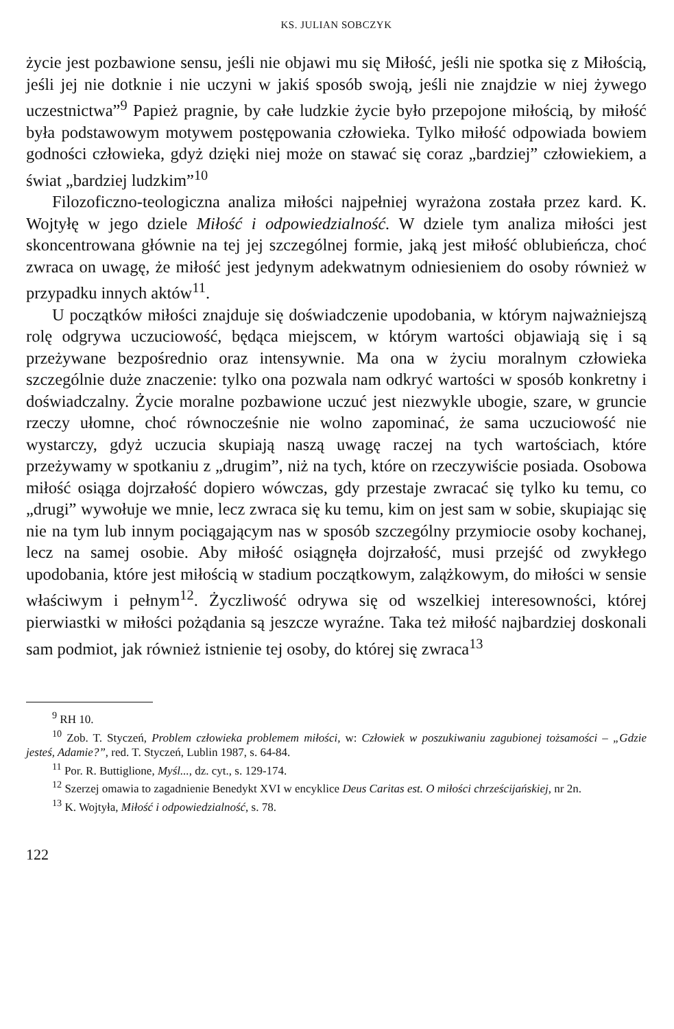KS. JULIAN SOBCZYK
życie jest pozbawione sensu, jeśli nie objawi mu się Miłość, jeśli nie spotka się z Miłością, jeśli jej nie dotknie i nie uczyni w jakiś sposób swoją, jeśli nie znajdzie w niej żywego uczestnictwa”<sup>9</sup> Papież pragnie, by całe ludzkie życie było przepojone miłością, by miłość była podstawowym motywem postępowania człowieka. Tylko miłość odpowiada bowiem godności człowieka, gdyż dzięki niej może on stawać się coraz „bardziej” człowiekiem, a świat „bardziej ludzkim”<sup>10</sup>
Filozoficzno-teologiczna analiza miłości najpełniej wyrażona została przez kard. K. Wojtyłę w jego dziele Miłość i odpowiedzialność. W dziele tym analiza miłości jest skoncentrowana głównie na tej jej szczególnej formie, jaką jest miłość oblubieńcza, choć zwraca on uwagę, że miłość jest jedynym adekwatnym odniesieniem do osoby również w przypadku innych aktów<sup>11</sup>.
U początków miłości znajduje się doświadczenie upodobania, w którym najważniejszą rolę odgrywa uczuciowość, będąca miejscem, w którym wartości objawiają się i są przeżywane bezpośrednio oraz intensywnie. Ma ona w życiu moralnym człowieka szczególnie duże znaczenie: tylko ona pozwala nam odkryć wartości w sposób konkretny i doświadczalny. Życie moralne pozbawione uczuć jest niezwykle ubogie, szare, w gruncie rzeczy ułomne, choć równocześnie nie wolno zapominać, że sama uczuciowość nie wystarczy, gdyż uczucia skupiają naszą uwagę raczej na tych wartościach, które przeżywamy w spotkaniu z „drugim”, niż na tych, które on rzeczywiście posiada. Osobowa miłość osiąga dojrzałość dopiero wówczas, gdy przestaje zwracać się tylko ku temu, co „drugi” wywołuje we mnie, lecz zwraca się ku temu, kim on jest sam w sobie, skupiając się nie na tym lub innym pociągającym nas w sposób szczególny przymiocie osoby kochanej, lecz na samej osobie. Aby miłość osiągnęła dojrzałość, musi przejść od zwykłego upodobania, które jest miłością w stadium początkowym, zalążkowym, do miłości w sensie właściwym i pełnym<sup>12</sup>. Życzliwość odrywa się od wszelkiej interesowności, której pierwiastki w miłości pożądania są jeszcze wyraźne. Taka też miłość najbardziej doskonali sam podmiot, jak również istnienie tej osoby, do której się zwraca<sup>13</sup>
<sup>9</sup> RH 10.
<sup>10</sup> Zob. T. Styczeń, Problem człowieka problemem miłości, w: Człowiek w poszukiwaniu zagubionej tożsamości – „Gdzie jesteś, Adamie?”, red. T. Styczeń, Lublin 1987, s. 64-84.
<sup>11</sup> Por. R. Buttiglione, Myśl..., dz. cyt., s. 129-174.
<sup>12</sup> Szerzej omawia to zagadnienie Benedykt XVI w encyklice Deus Caritas est. O miłości chrześcijańskiej, nr 2n.
<sup>13</sup> K. Wojtyła, Miłość i odpowiedzialność, s. 78.
122